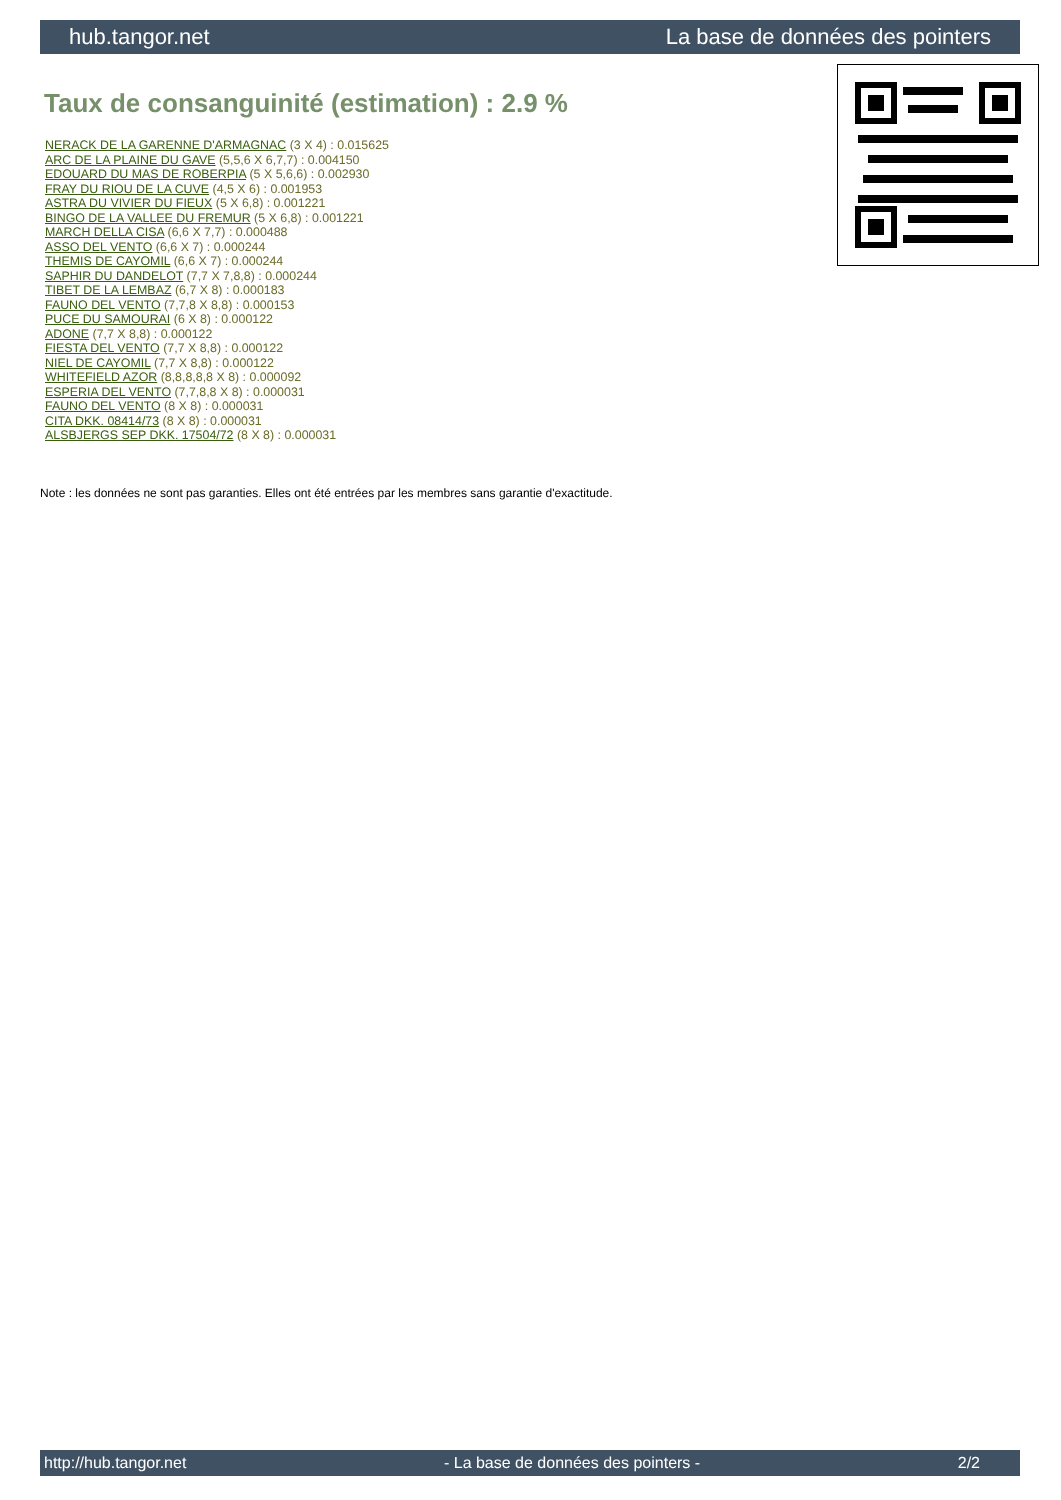hub.tangor.net La base de données des pointers
Taux de consanguinité (estimation) : 2.9 %
NERACK DE LA GARENNE D'ARMAGNAC (3 X 4) : 0.015625
ARC DE LA PLAINE DU GAVE (5,5,6 X 6,7,7) : 0.004150
EDOUARD DU MAS DE ROBERPIA (5 X 5,6,6) : 0.002930
FRAY DU RIOU DE LA CUVE (4,5 X 6) : 0.001953
ASTRA DU VIVIER DU FIEUX (5 X 6,8) : 0.001221
BINGO DE LA VALLEE DU FREMUR (5 X 6,8) : 0.001221
MARCH DELLA CISA (6,6 X 7,7) : 0.000488
ASSO DEL VENTO (6,6 X 7) : 0.000244
THEMIS DE CAYOMIL (6,6 X 7) : 0.000244
SAPHIR DU DANDELOT (7,7 X 7,8,8) : 0.000244
TIBET DE LA LEMBAZ (6,7 X 8) : 0.000183
FAUNO DEL VENTO (7,7,8 X 8,8) : 0.000153
PUCE DU SAMOURAI (6 X 8) : 0.000122
ADONE (7,7 X 8,8) : 0.000122
FIESTA DEL VENTO (7,7 X 8,8) : 0.000122
NIEL DE CAYOMIL (7,7 X 8,8) : 0.000122
WHITEFIELD AZOR (8,8,8,8,8 X 8) : 0.000092
ESPERIA DEL VENTO (7,7,8,8 X 8) : 0.000031
FAUNO DEL VENTO (8 X 8) : 0.000031
CITA DKK. 08414/73 (8 X 8) : 0.000031
ALSBJERGS SEP DKK. 17504/72 (8 X 8) : 0.000031
Note : les données ne sont pas garanties. Elles ont été entrées par les membres sans garantie d'exactitude.
http://hub.tangor.net - La base de données des pointers - 2/2